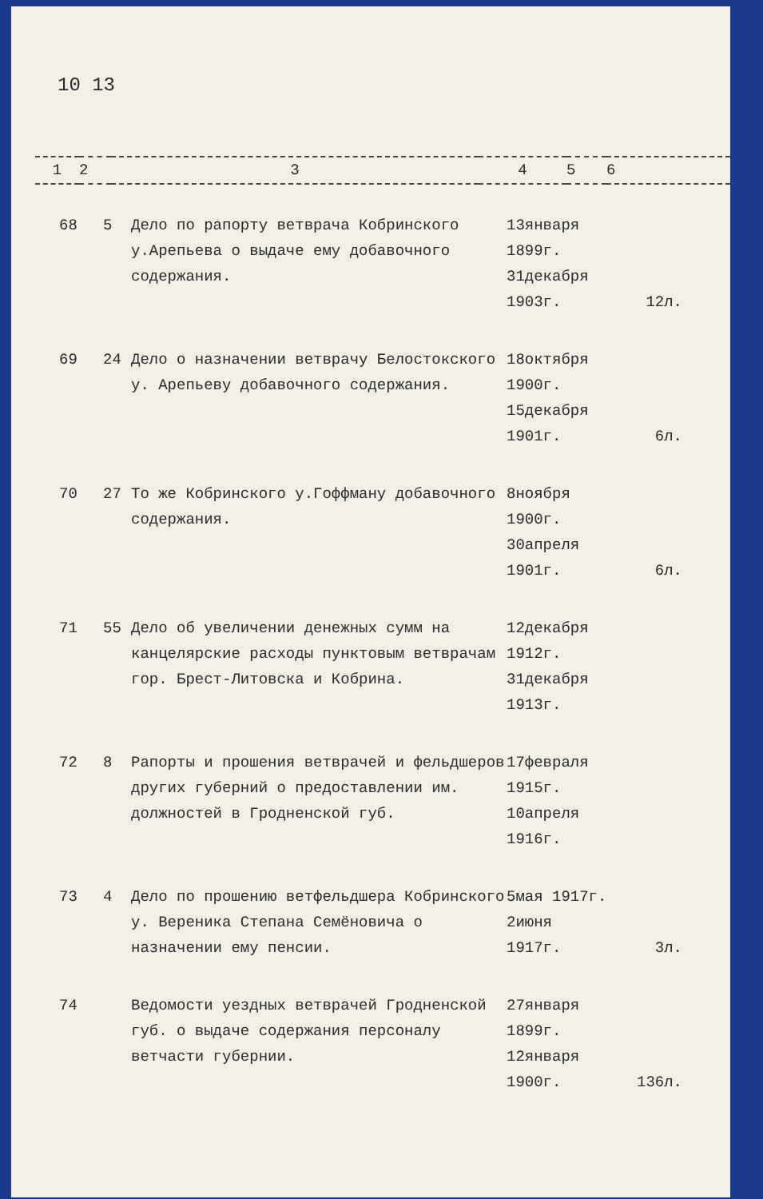10 13
| 1 | 2 | 3 | 4 | 5 | 6 |
| 68 | 5 | Дело по рапорту ветврача Кобринского у.Арепьева о выдаче ему добавочного содержания. | 13января 1899г. 31декабря 1903г. | 12л. |
| 69 | 24 | Дело о назначении ветврачу Белостокского у. Арепьеву добавочного содержания. | 18октября 1900г. 15декабря 1901г. | 6л. |
| 70 | 27 | То же Кобринского у.Гоффману добавочного содержания. | 8ноября 1900г. 30апреля 1901г. | 6л. |
| 71 | 55 | Дело об увеличении денежных сумм на канцелярские расходы пунктовым ветврачам гор. Брест-Литовска и Кобрина. | 12декабря 1912г. 31декабря 1913г. | |
| 72 | 8 | Рапорты и прошения ветврачей и фельдшеров других губерний о предоставлении им. должностей в Гродненской губ. | 17февраля 1915г. 10апреля 1916г. | |
| 73 | 4 | Дело по прошению ветфельдшера Кобринского у. Вереника Степана Семёновича о назначении ему пенсии. | 5мая 1917г. 2июня 1917г. | 3л. |
| 74 | | Ведомости уездных ветврачей Гродненской губ. о выдаче содержания персоналу ветчасти губернии. | 27января 1899г. 12января 1900г. | 136л. |